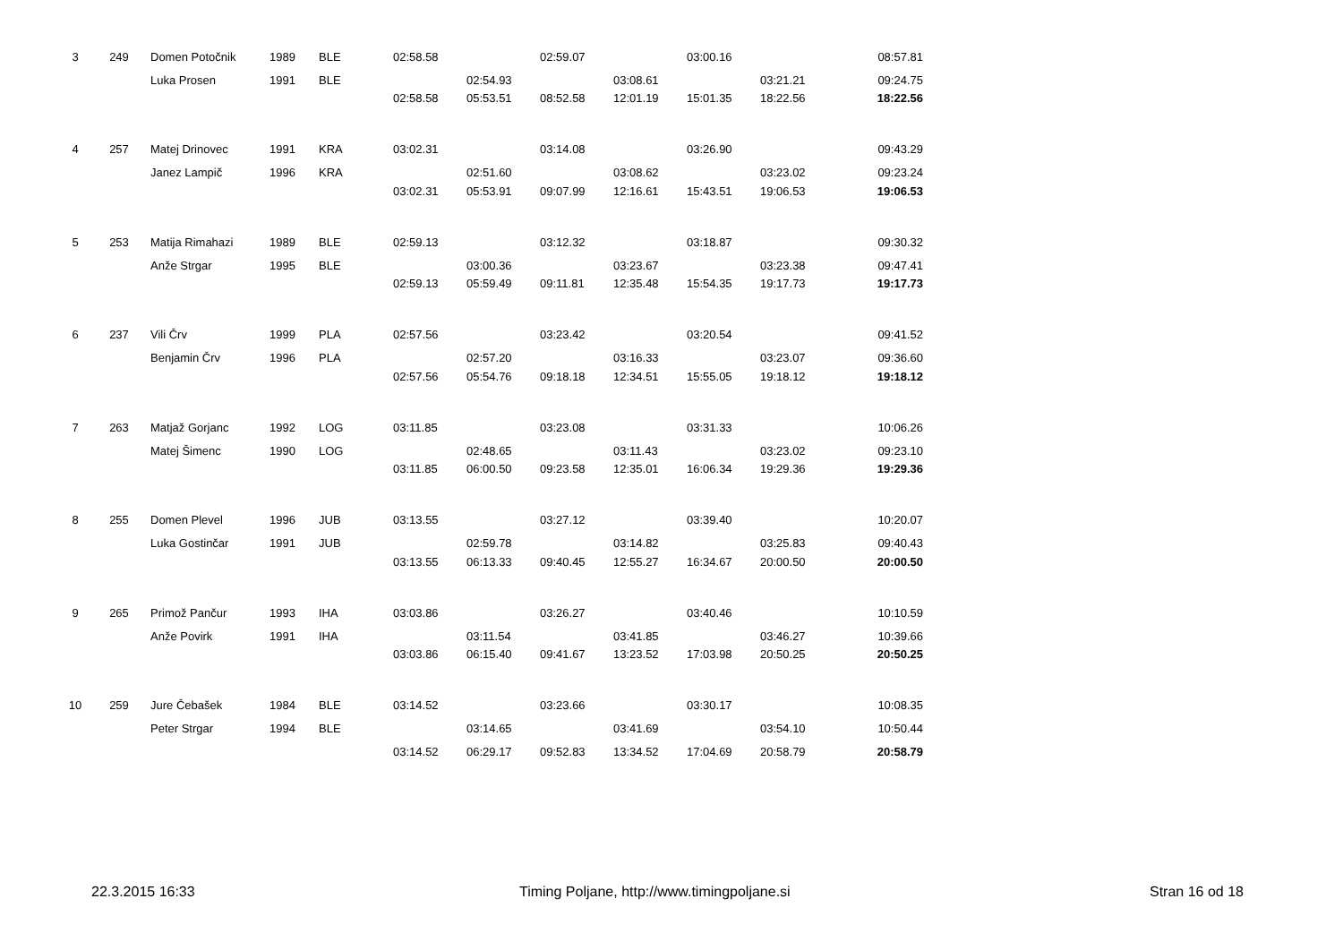| 3 | 249 | Domen Potočnik | 1989 | BLE | 02:58.58 | | 02:59.07 | | 03:00.16 | | 08:57.81 |
| | | Luka Prosen | 1991 | BLE | | 02:54.93 | | 03:08.61 | | 03:21.21 | 09:24.75 |
| | | | | | 02:58.58 | 05:53.51 | 08:52.58 | 12:01.19 | 15:01.35 | 18:22.56 | 18:22.56 |
| 4 | 257 | Matej Drinovec | 1991 | KRA | 03:02.31 | | 03:14.08 | | 03:26.90 | | 09:43.29 |
| | | Janez Lampič | 1996 | KRA | | 02:51.60 | | 03:08.62 | | 03:23.02 | 09:23.24 |
| | | | | | 03:02.31 | 05:53.91 | 09:07.99 | 12:16.61 | 15:43.51 | 19:06.53 | 19:06.53 |
| 5 | 253 | Matija Rimahazi | 1989 | BLE | 02:59.13 | | 03:12.32 | | 03:18.87 | | 09:30.32 |
| | | Anže Strgar | 1995 | BLE | | 03:00.36 | | 03:23.67 | | 03:23.38 | 09:47.41 |
| | | | | | 02:59.13 | 05:59.49 | 09:11.81 | 12:35.48 | 15:54.35 | 19:17.73 | 19:17.73 |
| 6 | 237 | Vili Črv | 1999 | PLA | 02:57.56 | | 03:23.42 | | 03:20.54 | | 09:41.52 |
| | | Benjamin Črv | 1996 | PLA | | 02:57.20 | | 03:16.33 | | 03:23.07 | 09:36.60 |
| | | | | | 02:57.56 | 05:54.76 | 09:18.18 | 12:34.51 | 15:55.05 | 19:18.12 | 19:18.12 |
| 7 | 263 | Matjaž Gorjanc | 1992 | LOG | 03:11.85 | | 03:23.08 | | 03:31.33 | | 10:06.26 |
| | | Matej Šimenc | 1990 | LOG | | 02:48.65 | | 03:11.43 | | 03:23.02 | 09:23.10 |
| | | | | | 03:11.85 | 06:00.50 | 09:23.58 | 12:35.01 | 16:06.34 | 19:29.36 | 19:29.36 |
| 8 | 255 | Domen Plevel | 1996 | JUB | 03:13.55 | | 03:27.12 | | 03:39.40 | | 10:20.07 |
| | | Luka Gostinčar | 1991 | JUB | | 02:59.78 | | 03:14.82 | | 03:25.83 | 09:40.43 |
| | | | | | 03:13.55 | 06:13.33 | 09:40.45 | 12:55.27 | 16:34.67 | 20:00.50 | 20:00.50 |
| 9 | 265 | Primož Pančur | 1993 | IHA | 03:03.86 | | 03:26.27 | | 03:40.46 | | 10:10.59 |
| | | Anže Povirk | 1991 | IHA | | 03:11.54 | | 03:41.85 | | 03:46.27 | 10:39.66 |
| | | | | | 03:03.86 | 06:15.40 | 09:41.67 | 13:23.52 | 17:03.98 | 20:50.25 | 20:50.25 |
| 10 | 259 | Jure Čebašek | 1984 | BLE | 03:14.52 | | 03:23.66 | | 03:30.17 | | 10:08.35 |
| | | Peter Strgar | 1994 | BLE | | 03:14.65 | | 03:41.69 | | 03:54.10 | 10:50.44 |
| | | | | | 03:14.52 | 06:29.17 | 09:52.83 | 13:34.52 | 17:04.69 | 20:58.79 | 20:58.79 |
22.3.2015 16:33 Timing Poljane, http://www.timingpoljane.si Stran 16 od 18